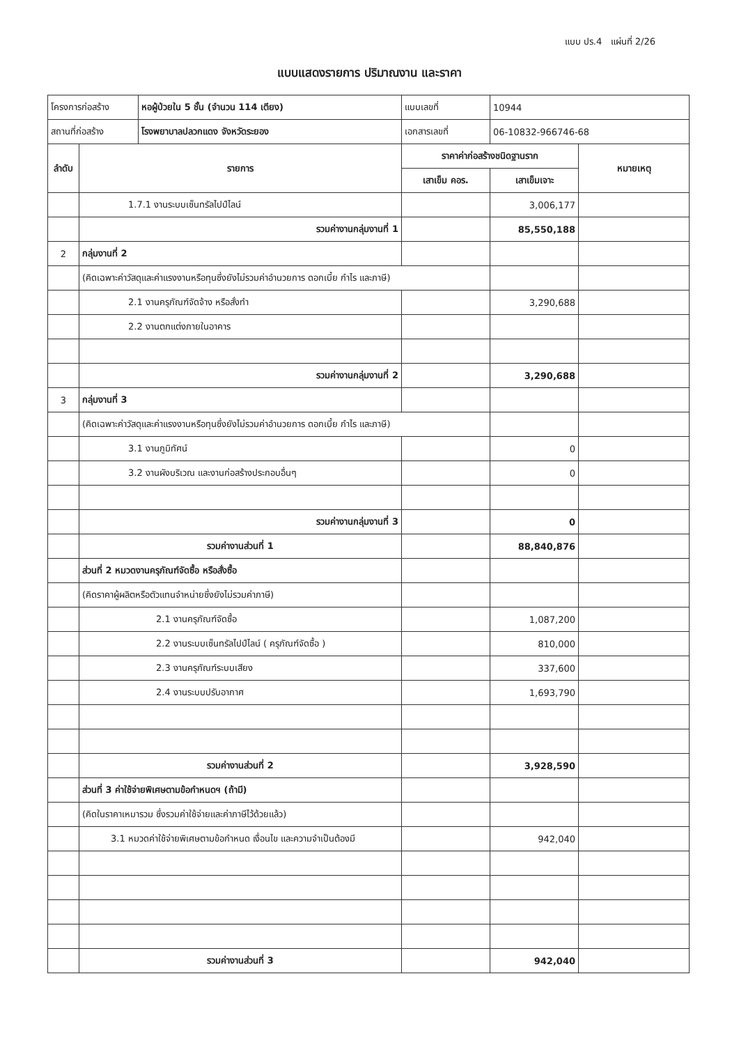แบบ ปร.4 แผ่นที่ 2/26
แบบแสดงรายการ ปริมาณงาน และราคา
| โครงการก่อสร้าง | | หอผู้ป่วยใน 5 ชั้น (จำนวน 114 เตียง) | แบบเลขที่ | 10944 | |
| สถานที่ก่อสร้าง | | โรงพยาบาลปลวกแดง จังหวัดระยอง | เอกสารเลขที่ | 06-10832-966746-68 | |
| ลำดับ | รายการ | | ราคาค่าก่อสร้างชนิดฐานราก | | หมายเหตุ |
| | | | เสาเข็ม คอร. | เสาเข็มเจาะ | |
| | 1.7.1 งานระบบเซ็นทรัลไปป์ไลน์ | | | 3,006,177 | |
| | รวมค่างานกลุ่มงานที่ 1 | | | 85,550,188 | |
| 2 | กลุ่มงานที่ 2 | | | | |
| | (คิดเฉพาะค่าวัสดุและค่าแรงงานหรือทุนซึ่งยังไม่รวมค่าอำนวยการ ดอกเบี้ย กำไร และภาษี) | | | | |
| | 2.1 งานครุภัณฑ์จัดจ้าง หรือสั่งทำ | | | 3,290,688 | |
| | 2.2 งานตกแต่งภายในอาคาร | | | | |
| | รวมค่างานกลุ่มงานที่ 2 | | | 3,290,688 | |
| 3 | กลุ่มงานที่ 3 | | | | |
| | (คิดเฉพาะค่าวัสดุและค่าแรงงานหรือทุนซึ่งยังไม่รวมค่าอำนวยการ ดอกเบี้ย กำไร และภาษี) | | | | |
| | 3.1 งานภูมิทัศน์ | | | 0 | |
| | 3.2 งานผังบริเวณ และงานก่อสร้างประกอบอื่นๆ | | | 0 | |
| | รวมค่างานกลุ่มงานที่ 3 | | | 0 | |
| | รวมค่างานส่วนที่ 1 | | | 88,840,876 | |
| | ส่วนที่ 2 หมวดงานครุภัณฑ์จัดซื้อ หรือสั่งซื้อ | | | | |
| | (คิดราคาผู้ผลิตหรือตัวแทนจำหน่ายซึ่งยังไม่รวมค่าภาษี) | | | | |
| | 2.1 งานครุภัณฑ์จัดซื้อ | | | 1,087,200 | |
| | 2.2 งานระบบเซ็นทรัลไปป์ไลน์ ( ครุภัณฑ์จัดซื้อ ) | | | 810,000 | |
| | 2.3 งานครุภัณฑ์ระบบเสียง | | | 337,600 | |
| | 2.4 งานระบบปรับอากาศ | | | 1,693,790 | |
| | รวมค่างานส่วนที่ 2 | | | 3,928,590 | |
| | ส่วนที่ 3 ค่าใช้จ่ายพิเศษตามข้อกำหนดฯ (ถ้ามี) | | | | |
| | (คิดในราคาเหมารวม ซึ่งรวมค่าใช้จ่ายและค่าภาษีไว้ด้วยแล้ว) | | | | |
| | 3.1 หมวดค่าใช้จ่ายพิเศษตามข้อกำหนด เงื่อนไข และความจำเป็นต้องมี | | | 942,040 | |
| | รวมค่างานส่วนที่ 3 | | | 942,040 | |